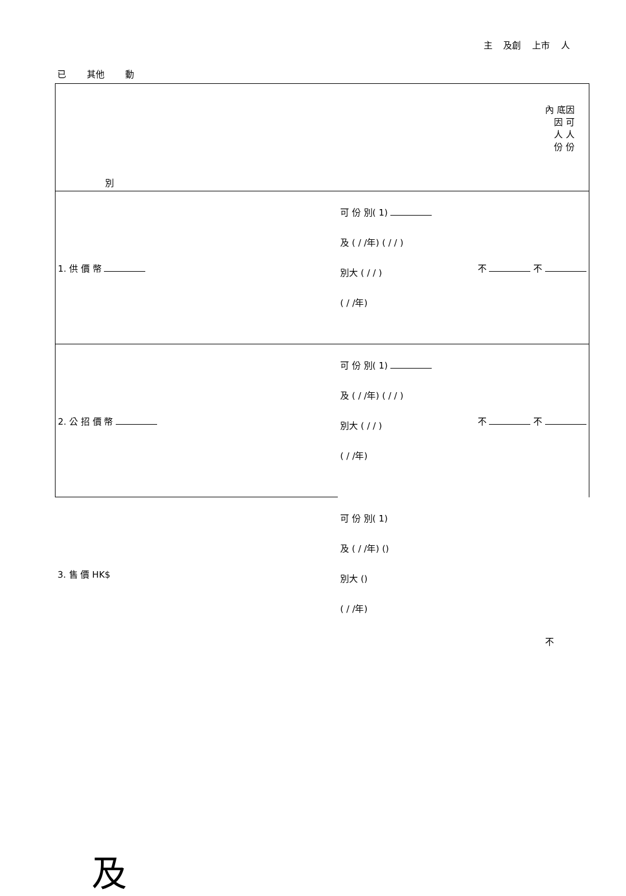主 及創 上市 人
已 其他 動
| 內 底因 因 可 人 人 份 份 別 | | |
| 1. 供 價 幣 | 可 份 別( 1) 及 ( / /年) ( / / ) 別大 ( / / ) ( / /年) | 不 不 |
| 2. 公 招 價 幣 | 可 份 別( 1) 及 ( / /年) ( / / ) 別大 ( / / ) ( / /年) | 不 不 |
| 3. 售 價 HK$ | 可 份 別( 1) 及 ( / /年) () 別大 () ( / /年) | 不 |
及